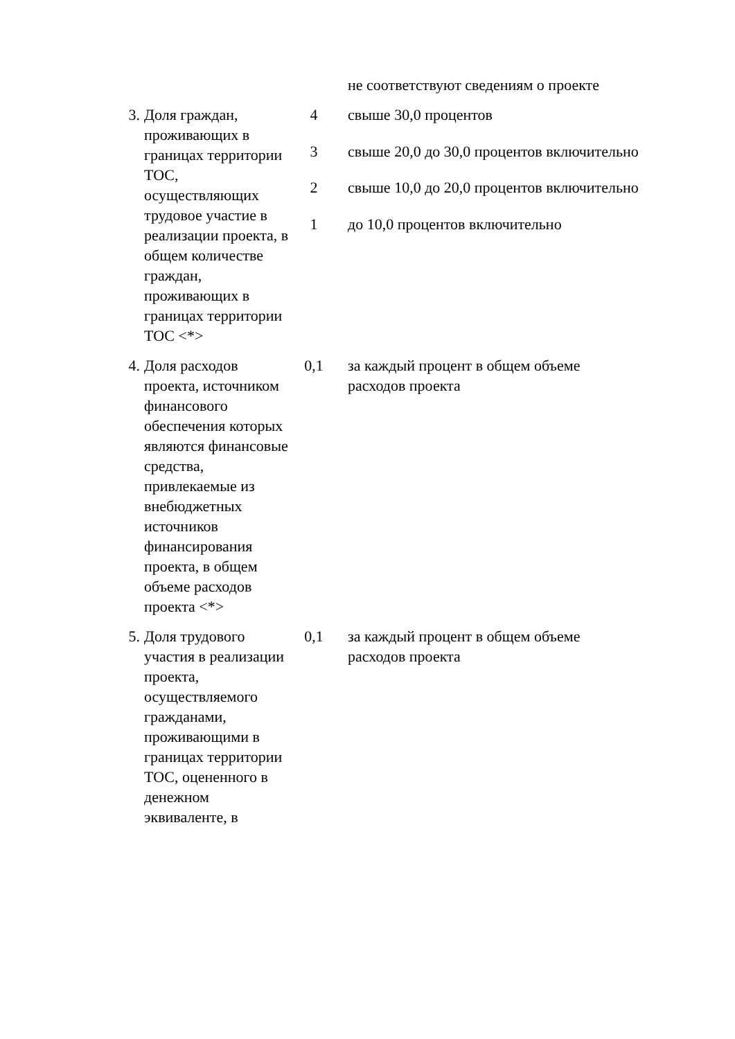| | | | не соответствуют сведениям о проекте |
| 3. | Доля граждан, проживающих в границах территории ТОС, осуществляющих трудовое участие в реализации проекта, в общем количестве граждан, проживающих в границах территории ТОС <*> | 4 | свыше 30,0 процентов |
| | | 3 | свыше 20,0 до 30,0 процентов включительно |
| | | 2 | свыше 10,0 до 20,0 процентов включительно |
| | | 1 | до 10,0 процентов включительно |
| 4. | Доля расходов проекта, источником финансового обеспечения которых являются финансовые средства, привлекаемые из внебюджетных источников финансирования проекта, в общем объеме расходов проекта <*> | 0,1 | за каждый процент в общем объеме расходов проекта |
| 5. | Доля трудового участия в реализации проекта, осуществляемого гражданами, проживающими в границах территории ТОС, оцененного в денежном эквиваленте, в | 0,1 | за каждый процент в общем объеме расходов проекта |